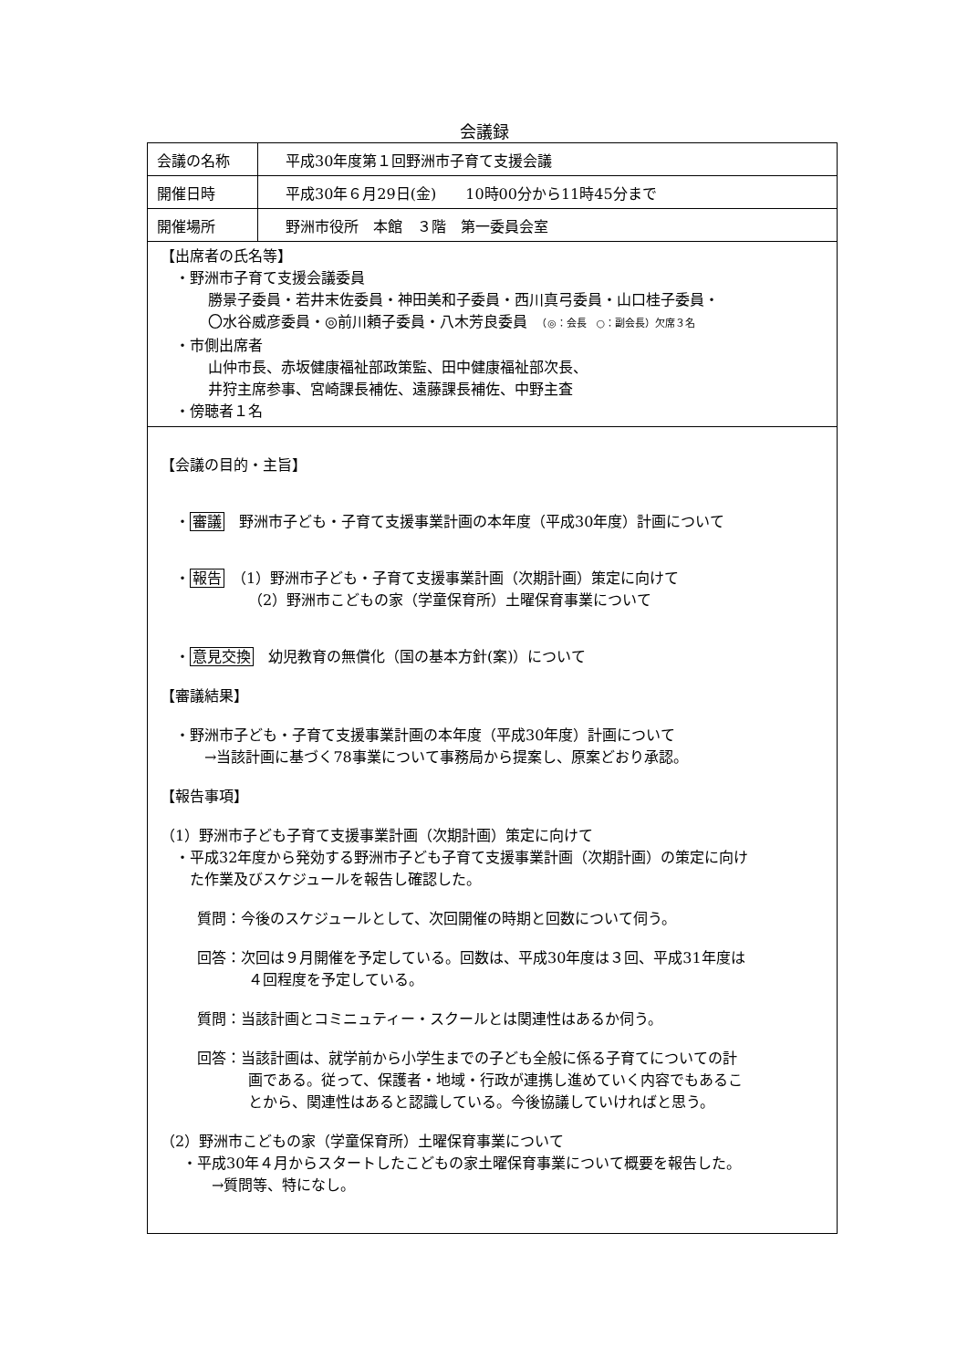会議録
| 会議の名称 | 平成30年度第１回野洲市子育て支援会議 |
| 開催日時 | 平成30年６月29日(金) 10時00分から11時45分まで |
| 開催場所 | 野洲市役所 本館 ３階 第一委員会室 |
| 【出席者の氏名等】 ・野洲市子育て支援会議委員 勝景子委員・若井末佐委員・神田美和子委員・西川真弓委員・山口桂子委員・ 〇水谷威彦委員・◎前川頼子委員・八木芳良委員 （◎：会長 ○：副会長）欠席３名 ・市側出席者 山仲市長、赤坂健康福祉部政策監、田中健康福祉部次長、 井狩主席参事、宮崎課長補佐、遠藤課長補佐、中野主査 ・傍聴者１名 | |
| 【会議の目的・主旨】 ・ 審議 野洲市子ども・子育て支援事業計画の本年度（平成30年度）計画について ・ 報告 （1）野洲市子ども・子育て支援事業計画（次期計画）策定に向けて （2）野洲市こどもの家（学童保育所）土曜保育事業について ・ 意見交換 幼児教育の無償化（国の基本方針(案)）について 【審議結果】 ・野洲市子ども・子育て支援事業計画の本年度（平成30年度）計画について →当該計画に基づく78事業について事務局から提案し、原案どおり承認。 【報告事項】 （1）野洲市子ども子育て支援事業計画（次期計画）策定に向けて ・平成32年度から発効する野洲市子ども子育て支援事業計画（次期計画）の策定に向け た作業及びスケジュールを報告し確認した。 質問：今後のスケジュールとして、次回開催の時期と回数について伺う。 回答：次回は９月開催を予定している。回数は、平成30年度は３回、平成31年度は ４回程度を予定している。 質問：当該計画とコミニュティー・スクールとは関連性はあるか伺う。 回答：当該計画は、就学前から小学生までの子ども全般に係る子育てについての計 画である。従って、保護者・地域・行政が連携し進めていく内容でもあるこ とから、関連性はあると認識している。今後協議していければと思う。 （2）野洲市こどもの家（学童保育所）土曜保育事業について ・平成30年４月からスタートしたこどもの家土曜保育事業について概要を報告した。 →質問等、特になし。 | |